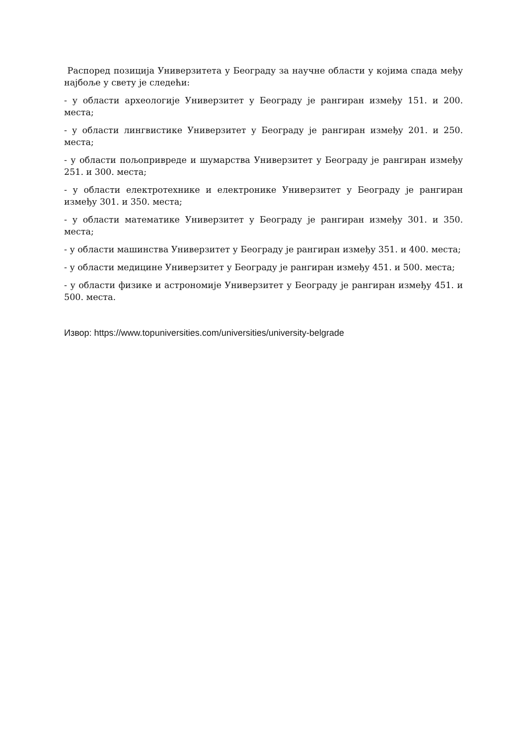Распоред позиција Универзитета у Београду за научне области у којима спада међу најбоље у свету је следећи:
- у области археологије Универзитет у Београду је рангиран између 151. и 200. места;
- у области лингвистике Универзитет у Београду је рангиран између 201. и 250. места;
- у области пољопривреде и шумарства Универзитет у Београду је рангиран између 251. и 300. места;
- у области електротехнике и електронике Универзитет у Београду је рангиран између 301. и 350. места;
- у области математике Универзитет у Београду је рангиран између 301. и 350. места;
- у области машинства Универзитет у Београду је рангиран између 351. и 400. места;
- у области медицине Универзитет у Београду је рангиран између 451. и 500. места;
- у области физике и астрономије Универзитет у Београду је рангиран између 451. и 500. места.
Извор: https://www.topuniversities.com/universities/university-belgrade